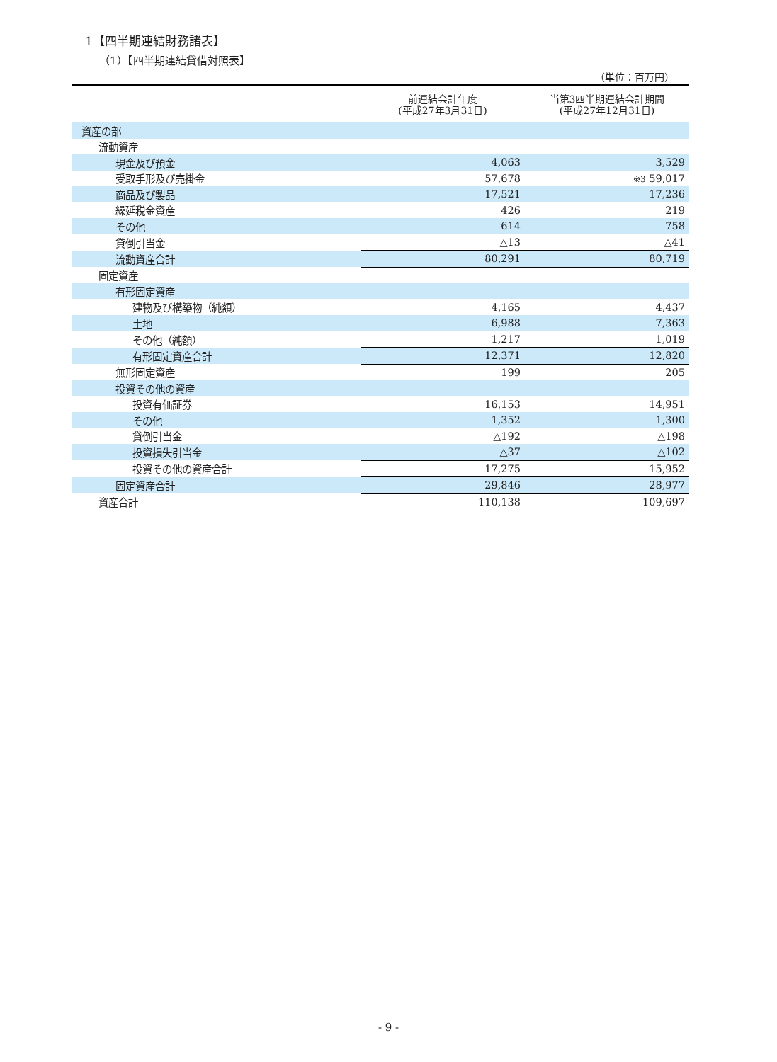1【四半期連結財務諸表】
（1）【四半期連結貸借対照表】
（単位：百万円）
| | 前連結会計年度 (平成27年3月31日) | 当第3四半期連結会計期間 (平成27年12月31日) |
| --- | --- | --- |
| 資産の部 | | |
| 流動資産 | | |
| 現金及び預金 | 4,063 | 3,529 |
| 受取手形及び売掛金 | 57,678 | ※3 59,017 |
| 商品及び製品 | 17,521 | 17,236 |
| 繰延税金資産 | 426 | 219 |
| その他 | 614 | 758 |
| 貸倒引当金 | △13 | △41 |
| 流動資産合計 | 80,291 | 80,719 |
| 固定資産 | | |
| 有形固定資産 | | |
| 建物及び構築物（純額） | 4,165 | 4,437 |
| 土地 | 6,988 | 7,363 |
| その他（純額） | 1,217 | 1,019 |
| 有形固定資産合計 | 12,371 | 12,820 |
| 無形固定資産 | 199 | 205 |
| 投資その他の資産 | | |
| 投資有価証券 | 16,153 | 14,951 |
| その他 | 1,352 | 1,300 |
| 貸倒引当金 | △192 | △198 |
| 投資損失引当金 | △37 | △102 |
| 投資その他の資産合計 | 17,275 | 15,952 |
| 固定資産合計 | 29,846 | 28,977 |
| 資産合計 | 110,138 | 109,697 |
- 9 -